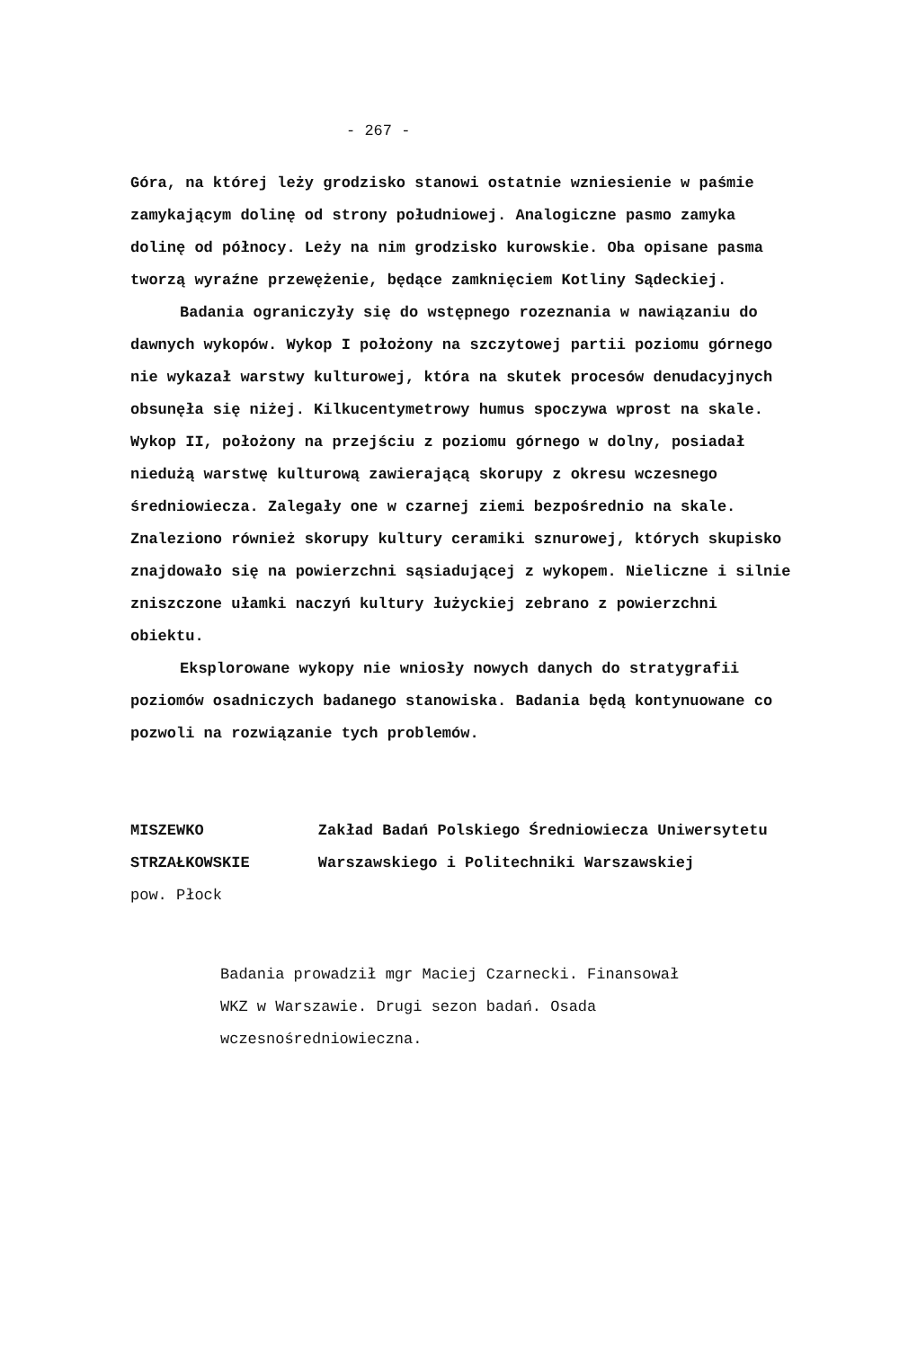- 267 -
Góra, na której leży grodzisko stanowi ostatnie wzniesienie w paśmie zamykającym dolinę od strony południowej. Analogiczne pasmo zamyka dolinę od północy. Leży na nim grodzisko kurowskie. Oba opisane pasma tworzą wyraźne przewężenie, będące zamknięciem Kotliny Sądeckiej.
Badania ograniczyły się do wstępnego rozeznania w nawiązaniu do dawnych wykopów. Wykop I położony na szczytowej partii poziomu górnego nie wykazał warstwy kulturowej, która na skutek procesów denudacyjnych obsunęła się niżej. Kilkucentymetrowy humus spoczywa wprost na skale. Wykop II, położony na przejściu z poziomu górnego w dolny, posiadał niedużą warstwę kulturową zawierającą skorupy z okresu wczesnego średniowiecza. Zalegały one w czarnej ziemi bezpośrednio na skale. Znaleziono również skorupy kultury ceramiki sznurowej, których skupisko znajdowało się na powierzchni sąsiadującej z wykopem. Nieliczne i silnie zniszczone ułamki naczyń kultury łużyckiej zebrano z powierzchni obiektu.
Eksplorowane wykopy nie wniosły nowych danych do stratygrafii poziomów osadniczych badanego stanowiska. Badania będą kontynuowane co pozwoli na rozwiązanie tych problemów.
MISZEWKO STRZAŁKOWSKIE
pow. Płock
Zakład Badań Polskiego Średniowiecza Uniwersytetu Warszawskiego i Politechniki Warszawskiej
Badania prowadził mgr Maciej Czarnecki. Finansował WKZ w Warszawie. Drugi sezon badań. Osada wczesnośredniowieczna.